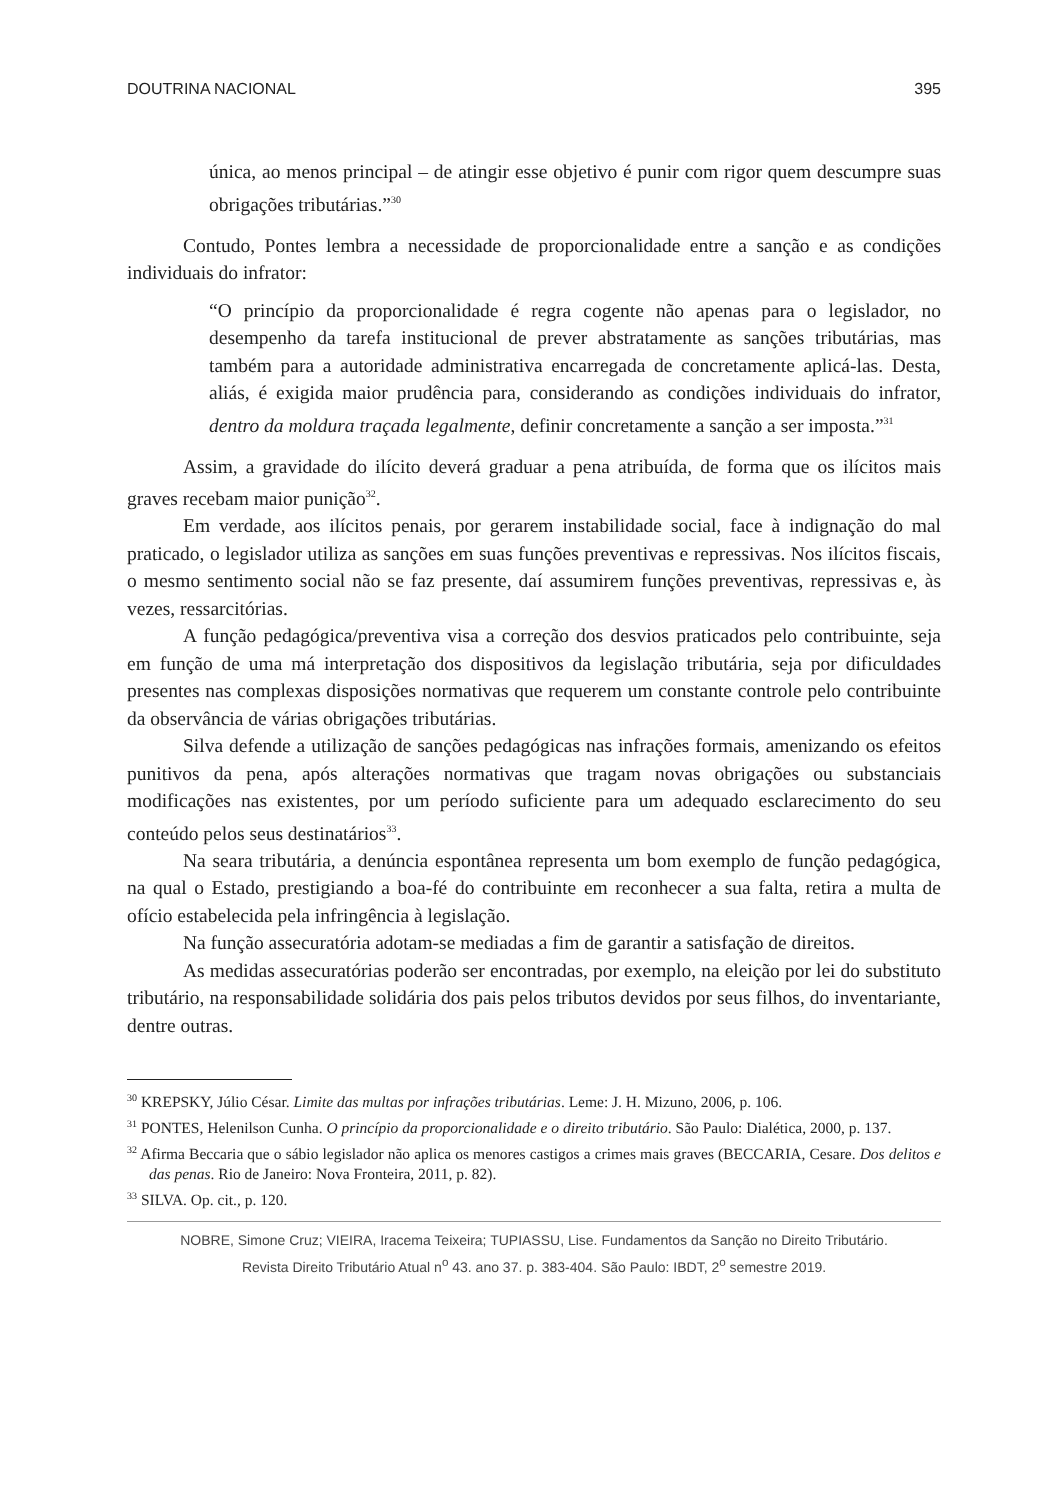DOUTRINA NACIONAL 395
única, ao menos principal – de atingir esse objetivo é punir com rigor quem descumpre suas obrigações tributárias.”<sup>30</sup>
Contudo, Pontes lembra a necessidade de proporcionalidade entre a sanção e as condições individuais do infrator:
“O princípio da proporcionalidade é regra cogente não apenas para o legislador, no desempenho da tarefa institucional de prever abstratamente as sanções tributárias, mas também para a autoridade administrativa encarregada de concretamente aplicá-las. Desta, aliás, é exigida maior prudência para, considerando as condições individuais do infrator, dentro da moldura traçada legalmente, definir concretamente a sanção a ser imposta.”<sup>31</sup>
Assim, a gravidade do ilícito deverá graduar a pena atribuída, de forma que os ilícitos mais graves recebam maior punição<sup>32</sup>.
Em verdade, aos ilícitos penais, por gerarem instabilidade social, face à indignação do mal praticado, o legislador utiliza as sanções em suas funções preventivas e repressivas. Nos ilícitos fiscais, o mesmo sentimento social não se faz presente, daí assumirem funções preventivas, repressivas e, às vezes, ressarcitórias.
A função pedagógica/preventiva visa a correção dos desvios praticados pelo contribuinte, seja em função de uma má interpretação dos dispositivos da legislação tributária, seja por dificuldades presentes nas complexas disposições normativas que requerem um constante controle pelo contribuinte da observância de várias obrigações tributárias.
Silva defende a utilização de sanções pedagógicas nas infrações formais, amenizando os efeitos punitivos da pena, após alterações normativas que tragam novas obrigações ou substanciais modificações nas existentes, por um período suficiente para um adequado esclarecimento do seu conteúdo pelos seus destinatários<sup>33</sup>.
Na seara tributária, a denúncia espontânea representa um bom exemplo de função pedagógica, na qual o Estado, prestigiando a boa-fé do contribuinte em reconhecer a sua falta, retira a multa de ofício estabelecida pela infringência à legislação.
Na função assecuratória adotam-se mediadas a fim de garantir a satisfação de direitos.
As medidas assecuratórias poderão ser encontradas, por exemplo, na eleição por lei do substituto tributário, na responsabilidade solidária dos pais pelos tributos devidos por seus filhos, do inventariante, dentre outras.
<sup>30</sup> KREPSKY, Júlio César. Limite das multas por infrações tributárias. Leme: J. H. Mizuno, 2006, p. 106.
<sup>31</sup> PONTES, Helenilson Cunha. O princípio da proporcionalidade e o direito tributário. São Paulo: Dialética, 2000, p. 137.
<sup>32</sup> Afirma Beccaria que o sábio legislador não aplica os menores castigos a crimes mais graves (BECCARIA, Cesare. Dos delitos e das penas. Rio de Janeiro: Nova Fronteira, 2011, p. 82).
<sup>33</sup> SILVA. Op. cit., p. 120.
NOBRE, Simone Cruz; VIEIRA, Iracema Teixeira; TUPIASSU, Lise. Fundamentos da Sanção no Direito Tributário.
Revista Direito Tributário Atual n<sup>o</sup> 43. ano 37. p. 383-404. São Paulo: IBDT, 2<sup>o</sup> semestre 2019.